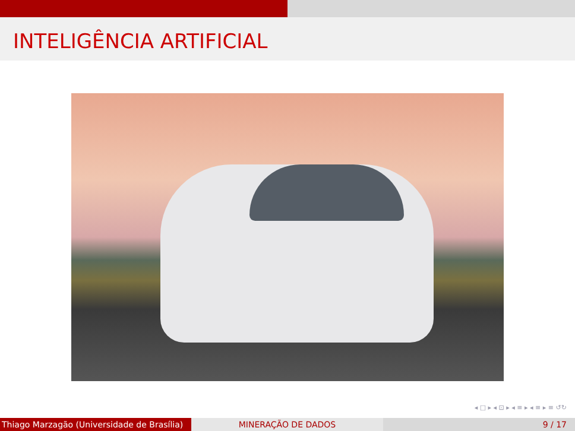INTELIGÊNCIA ARTIFICIAL
◂ □ ▸ ◂ ⊡ ▸ ◂ ≡ ▸ ◂ ≡ ▸ ≡ ↺↻
Thiago Marzagão (Universidade de Brasília)
MINERAÇÃO DE DADOS 9 / 17